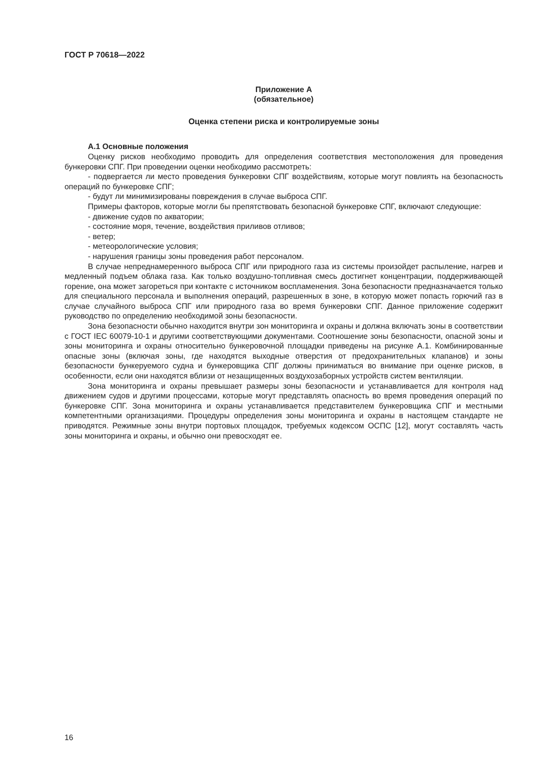ГОСТ Р 70618—2022
Приложение А
(обязательное)
Оценка степени риска и контролируемые зоны
А.1 Основные положения
Оценку рисков необходимо проводить для определения соответствия местоположения для проведения бункеровки СПГ. При проведении оценки необходимо рассмотреть:
- подвергается ли место проведения бункеровки СПГ воздействиям, которые могут повлиять на безопасность операций по бункеровке СПГ;
- будут ли минимизированы повреждения в случае выброса СПГ.
Примеры факторов, которые могли бы препятствовать безопасной бункеровке СПГ, включают следующие:
- движение судов по акватории;
- состояние моря, течение, воздействия приливов отливов;
- ветер;
- метеорологические условия;
- нарушения границы зоны проведения работ персоналом.
В случае непреднамеренного выброса СПГ или природного газа из системы произойдет распыление, нагрев и медленный подъем облака газа. Как только воздушно-топливная смесь достигнет концентрации, поддерживающей горение, она может загореться при контакте с источником воспламенения. Зона безопасности предназначается только для специального персонала и выполнения операций, разрешенных в зоне, в которую может попасть горючий газ в случае случайного выброса СПГ или природного газа во время бункеровки СПГ. Данное приложение содержит руководство по определению необходимой зоны безопасности.
Зона безопасности обычно находится внутри зон мониторинга и охраны и должна включать зоны в соответствии с ГОСТ IEC 60079-10-1 и другими соответствующими документами. Соотношение зоны безопасности, опасной зоны и зоны мониторинга и охраны относительно бункеровочной площадки приведены на рисунке А.1. Комбинированные опасные зоны (включая зоны, где находятся выходные отверстия от предохранительных клапанов) и зоны безопасности бункеруемого судна и бункеровщика СПГ должны приниматься во внимание при оценке рисков, в особенности, если они находятся вблизи от незащищенных воздухозаборных устройств систем вентиляции.
Зона мониторинга и охраны превышает размеры зоны безопасности и устанавливается для контроля над движением судов и другими процессами, которые могут представлять опасность во время проведения операций по бункеровке СПГ. Зона мониторинга и охраны устанавливается представителем бункеровщика СПГ и местными компетентными организациями. Процедуры определения зоны мониторинга и охраны в настоящем стандарте не приводятся. Режимные зоны внутри портовых площадок, требуемых кодексом ОСПС [12], могут составлять часть зоны мониторинга и охраны, и обычно они превосходят ее.
16